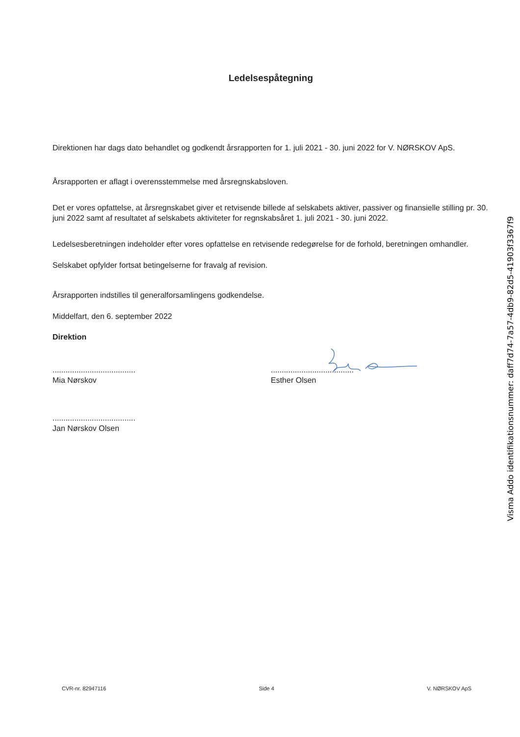Ledelsespåtegning
Direktionen har dags dato behandlet og godkendt årsrapporten for 1. juli 2021 - 30. juni 2022 for V. NØRSKOV ApS.
Årsrapporten er aflagt i overensstemmelse med årsregnskabsloven.
Det er vores opfattelse, at årsregnskabet giver et retvisende billede af selskabets aktiver, passiver og finansielle stilling pr. 30. juni 2022 samt af resultatet af selskabets aktiviteter for regnskabsåret 1. juli 2021 - 30. juni 2022.
Ledelsesberetningen indeholder efter vores opfattelse en retvisende redegørelse for de forhold, beretningen omhandler.
Selskabet opfylder fortsat betingelserne for fravalg af revision.
Årsrapporten indstilles til generalforsamlingens godkendelse.
Middelfart, den 6. september 2022
Direktion
......................................
Mia Nørskov
......................................
Esther Olsen
......................................
Jan Nørskov Olsen
Visma Addo identifikationsnummer: daff7d74-7a57-4db9-82d5-41903f3367f9
CVR-nr. 82947116 Side 4 V. NØRSKOV ApS